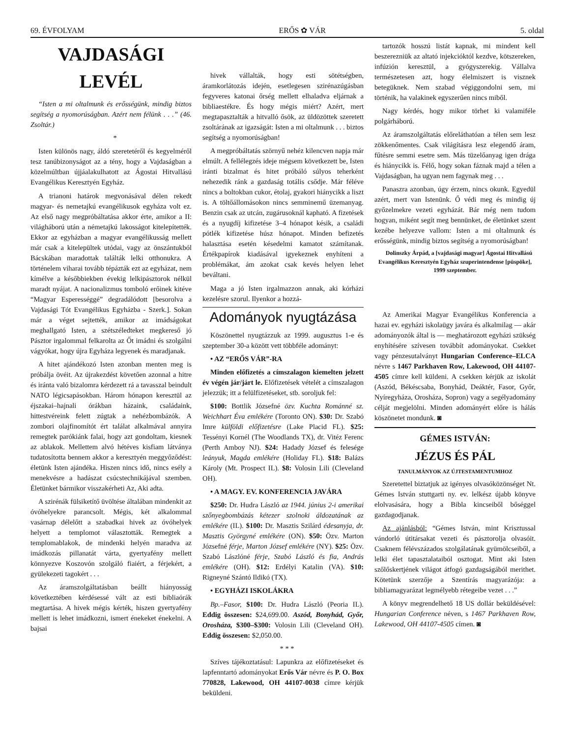69. ÉVFOLYAM ERŐS ✿ VÁR 5. oldal
VAJDASÁGI LEVÉL
“Isten a mi oltalmunk és erősségünk, mindig biztos segítség a nyomorúságban. Azért nem félünk . . .” (46. Zsoltár.)
*
Isten különös nagy, áldó szeretetéről és kegyelméről tesz tanúbizonyságot az a tény, hogy a Vajdaságban a közelmúltban újjáalakulhatott az Ágostai Hitvallású Evangélikus Keresztyén Egyház.
A trianoni határok megvonásával délen rekedt magyar- és nemetajkú evangélikusok egyháza volt ez. Az első nagy megpróbáltatása akkor érte, amikor a II: világháború után a németajkú lakosságot kitelepítették. Ekkor az egyházban a magyar evangélikusság mellett már csak a kitelepültek utódai, vagy az önszántukból Bácskában maradottak találták lelki otthonukra. A történelem viharai tovább tépázták ezt az egyházat, nem kímélve a későbbiekben évekig lelkipásztorok nélkül maradt nyájat. A nacionalizmus tomboló erőinek kitéve “Magyar Esperességgé” degradálódott [besorolva a Vajdasági Tót Evangélikus Egyházba - Szerk.]. Sokan már a véget sejtették, amikor az imádságokat meghallgató Isten, a szétszéledteket megkereső jó Pásztor irgalommal felkarolta az Őt imádni és szolgálni vágyókat, hogy újra Egyháza legyenek és maradjanak.
A hitet ajándékozó Isten azonban menten meg is próbálja övéit. Az újrakezdést követően azonnal a hitre és iránta való bizalomra kérdezett rá a tavasszal beindult NATO légicsapásokban. Három hónapon keresztül az éjszakai–hajnali órákban házaink, családaink, hittestvéreink felett zúgtak a nehézbombázók. A zombori olajfinomítót ért találat alkalmával annyira remegtek parókiánk falai, hogy azt gondoltam, kiesnek az ablakok. Mellettem alvó hétéves kisfiam látványa tudatosította bennem akkor a keresztyén meggyőződést: életünk Isten ajándéka. Hiszen nincs idő, nincs esély a menekvésre a hadászat csúcstechnikájával szemben. Életünket bármikor visszakérheti Az, Aki adta.
A szirénák fülsiketítő üvöltése általában mindenkit az óvóhelyekre parancsolt. Mégis, két alkalommal vasárnap délelőtt a szabadkai hivek az óvóhelyek helyett a templomot választották. Remegtek a templomablakok, de mindenki helyén maradva az imádkozás pillanatát várta, gyertyafény mellett könnyezve Koszovón szolgáló fiaiért, a férjekért, a gyülekezeti tagokért . . .
Az áramszolgáltatásban beállt hiányosság következtében kérdésessé vált az esti bibliaórák megtartása. A hivek mégis kérték, hiszen gyertyafény mellett is lehet imádkozni, ismert énekeket énekelni. A bajsai
hivek vállalták, hogy esti sötétségben, áramkorlátozás idején, esetlegesen szirénazúgásban fegyveres katonai őrség mellett elhaladva eljárnak a bibliaestékre. És hogy mégis miért? Azért, mert megtapasztalták a hitvalló ősök, az üldözöttek szeretett zsoltárának az igazságát: Isten a mi oltalmunk . . . biztos segítség a nyomorúságban!
A megpróbáltatás szörnyű nehéz kilencven napja már elmúlt. A fellélegzés ideje mégsem következett be, Isten iránti bizalmat és hitet próbáló súlyos teherként nehezedik ránk a gazdaság totális csődje. Már féléve nincs a boltokban cukor, étolaj, gyakori hiánycikk a liszt is. A töltőállomásokon nincs semminemű üzemanyag. Benzin csak az utcán, zugárusoknál kapható. A fizetések és a nyugdíj kifizetése 3–4 hónapot késik, a családi pótlék kifizetése húsz hónapot. Minden befizetés halasztása esetén késedelmi kamatot számítanak. Értékpapírok kiadásával igyekeznek enyhíteni a problémákat, ám azokat csak kevés helyen lehet beváltani.
Maga a jó Isten irgalmazzon annak, aki kórházi kezelésre szorul. Ilyenkor a hozzá-
Adományok nyugtázása
Köszönettel nyugtázzuk az 1999. augusztus 1-e és szeptember 30-a között vett többféle adományt:
• AZ “ERŐS VÁR”-RA
Minden előfizetés a címszalagon kiemelten jelzett év végén jár/járt le. Előfizetések vételét a címszalagon jelezzük; itt a felülfizetéseket, stb. soroljuk fel:
$100: Bottlik Józsefné özv. Kuchta Románné sz. Weichhart Éva emlékére (Toronto ON). $30: Dr. Szabó Imre külföldi előfizetésre (Lake Placid FL). $25: Tessényi Kornél (The Woodlands TX), dr. Vitéz Ferenc (Perth Amboy NJ). $24: Hadady József és felesége leányuk, Magda emlékére (Holiday FL). $18: Balázs Károly (Mt. Prospect IL). $8: Volosin Lili (Cleveland OH).
• A MAGY. EV. KONFERENCIA JAVÁRA
$250: Dr. Hudra László az 1944. június 2-i amerikai szőnyegbombázás kétezer szolnoki áldozatának az emlékére (IL). $100: Dr. Masztis Szilárd édesanyja, dr. Masztis Györgyné emlékére (ON). $50: Özv. Marton Józsefné férje, Marton József emlékére (NY). $25: Özv. Szabó Lászlóné férje, Szabó László és fia, András emlékére (OH). $12: Erdélyi Katalin (VA). $10: Rigneyné Szántó Ildikó (TX).
• EGYHÁZI ISKOLÁKRA
Bp.–Fasor, $100: Dr. Hudra László (Peoria IL). Eddig összesen: $24,699.00. Aszód, Bonyhád, Győr, Orosháza, $300–$300: Volosin Lili (Cleveland OH). Eddig összesen: $2,050.00.
* * *
Szíves tájékoztatásul: Lapunkra az előfizetéseket és lapfenntartó adományokat Erős Vár névre és P. O. Box 770828, Lakewood, OH 44107-0038 címre kérjük beküldeni.
tartozók hosszú listát kapnak, mi mindent kell beszerezniük az altató injekcióktól kezdve, kötszereken, infúzión keresztül, a gyógyszerekig. Vállalva természetesen azt, hogy élelmiszert is visznek betegüknek. Nem szabad végiggondolni sem, mi történik, ha valakinek egyszerűen nincs miből.
Nagy kérdés, hogy mikor törhet ki valamiféle polgárháború.
Az áramszolgáltatás előreláthatóan a télen sem lesz zökkenőmentes. Csak világításra lesz elegendő áram, fűtésre semmi esetre sem. Más tüzelőanyag igen drága és hiánycikk is. Félő, hogy sokan fáznak majd a télen a Vajdaságban, ha ugyan nem fagynak meg . . .
Panaszra azonban, úgy érzem, nincs okunk. Egyedül azért, mert van Istenünk. Ő védi meg és mindig új győzelmekre vezeti egyházát. Bár még nem tudom hogyan, miként segít meg bennünket, de életünket szent kezébe helyezve vallom: Isten a mi oltalmunk és erősségünk, mindig biztos segítség a nyomorúságban!
Dolinszky Árpád, a [vajdasági magyar] Ágostai Hitvallású Evangélikus Keresztyén Egyház szuperintendense [püspöke], 1999 szeptember.
Az Amerikai Magyar Evangélikus Konferencia a hazai ev. egyházi iskolaügy javára és alkalmilag — akár adományozók által is — meghatározott egyházi szükség enyhítésére szívesen továbbít adományokat. Csekket vagy pénzesutalványt Hungarian Conference–ELCA névre s 1467 Parkhaven Row, Lakewood, OH 44107-4505 címre kell küldeni. A csekken kérjük az iskolát (Aszód, Békéscsaba, Bonyhád, Deáktér, Fasor, Győr, Nyíregyháza, Orosháza, Sopron) vagy a segélyadomány célját megjelölni. Minden adományért előre is hálás köszönetet mondunk. ◙
GÉMES ISTVÁN:
JÉZUS ÉS PÁL
TANULMÁNYOK AZ ÚJTESTAMENTUMHOZ
Szeretettel biztatjuk az igényes olvasóközönséget Nt. Gémes István stuttgarti ny. ev. lelkész újabb könyve elolvasására, hogy a Bibla kincseiből bőséggel gazdagodjanak.
Az ajánlásból: “Gémes István, mint Krisztussal vándorló útitársakat vezeti és pásztorolja olvasóit. Csaknem félévszázados szolgálatának gyümölcseiből, a lelki élet tapasztalataiból osztogat. Mint aki Isten szőlőskertjének világot átfogó gazdagságából merithet. Kötetünk szerzője a Szentírás magyarázója: a bibliamagyarázat legmélyebb rétegeibe vezet . . .”
A könyv megrendelhető 18 US dollár beküldésével: Hungarian Conference néven, s 1467 Parkhaven Row, Lakewood, OH 44107-4505 címen. ◙